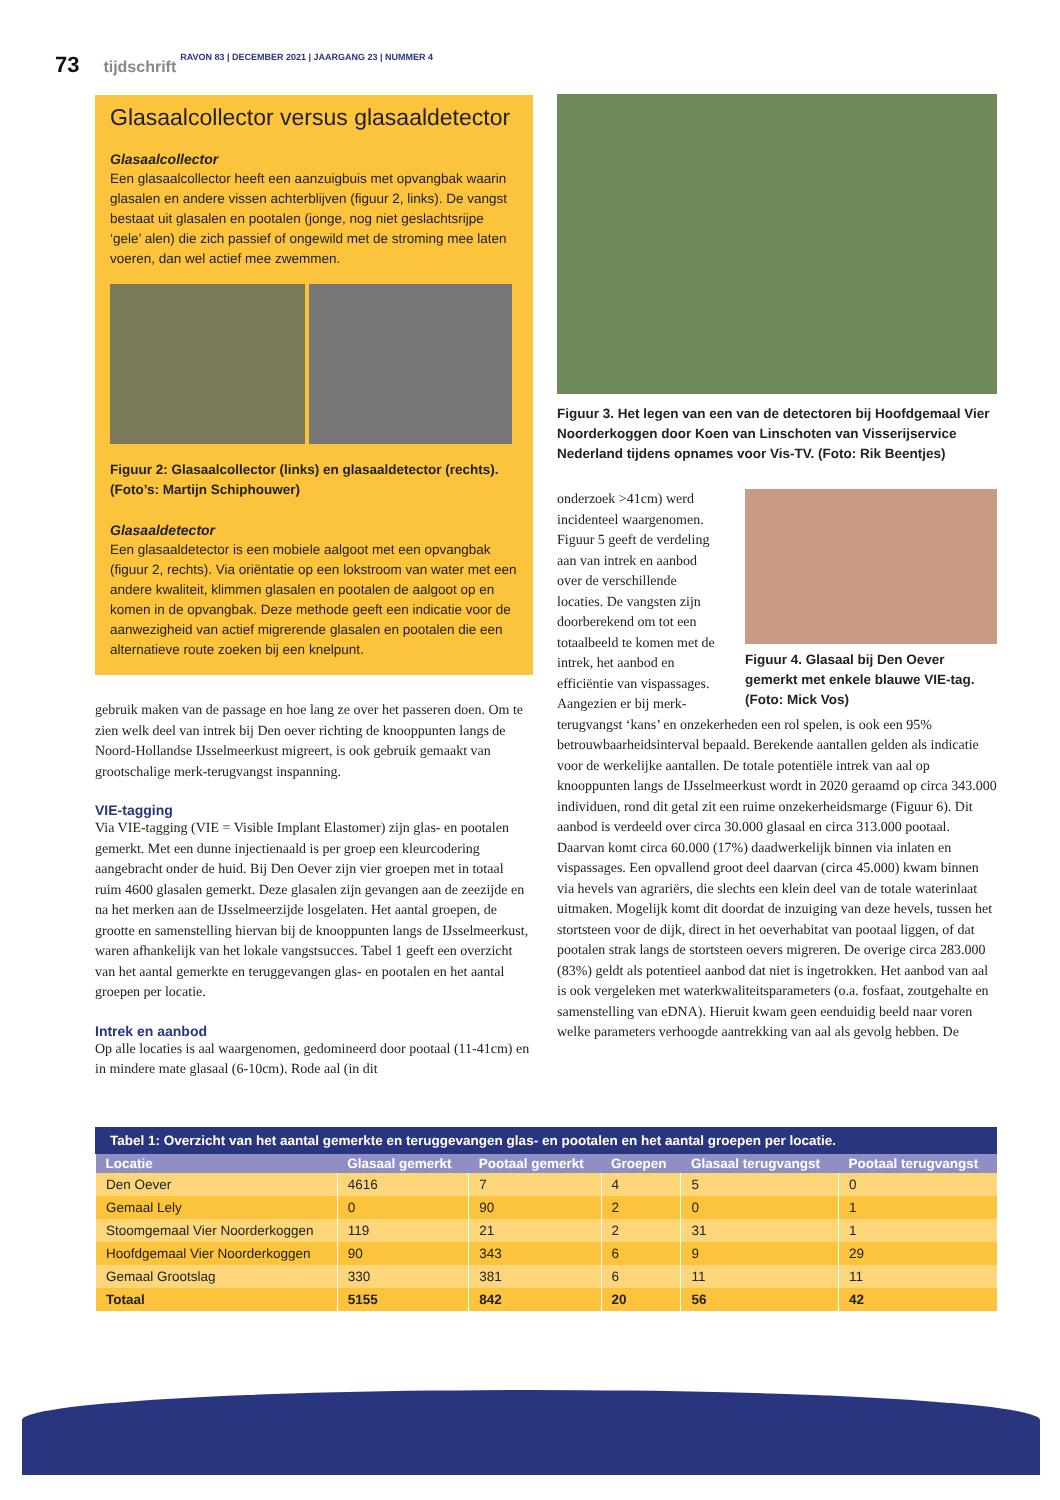73 tijdschrift RAVON 83 | DECEMBER 2021 | JAARGANG 23 | NUMMER 4
Glasaalcollector versus glasaaldetector
Glasaalcollector
Een glasaalcollector heeft een aanzuigbuis met opvangbak waarin glasalen en andere vissen achterblijven (figuur 2, links). De vangst bestaat uit glasalen en pootalen (jonge, nog niet geslachtsrijpe ‘gele’ alen) die zich passief of ongewild met de stroming mee laten voeren, dan wel actief mee zwemmen.
Figuur 2: Glasaalcollector (links) en glasaaldetector (rechts). (Foto’s: Martijn Schiphouwer)
Glasaaldetector
Een glasaaldetector is een mobiele aalgoot met een opvangbak (figuur 2, rechts). Via oriëntatie op een lokstroom van water met een andere kwaliteit, klimmen glasalen en pootalen de aalgoot op en komen in de opvangbak. Deze methode geeft een indicatie voor de aanwezigheid van actief migrerende glasalen en pootalen die een alternatieve route zoeken bij een knelpunt.
gebruik maken van de passage en hoe lang ze over het passeren doen. Om te zien welk deel van intrek bij Den oever richting de knooppunten langs de Noord-Hollandse IJsselmeerkust migreert, is ook gebruik gemaakt van grootschalige merk-terugvangst inspanning.
VIE-tagging
Via VIE-tagging (VIE = Visible Implant Elastomer) zijn glas- en pootalen gemerkt. Met een dunne injectienaald is per groep een kleurcodering aangebracht onder de huid. Bij Den Oever zijn vier groepen met in totaal ruim 4600 glasalen gemerkt. Deze glasalen zijn gevangen aan de zeezijde en na het merken aan de IJsselmeerzijde losgelaten. Het aantal groepen, de grootte en samenstelling hiervan bij de knooppunten langs de IJsselmeerkust, waren afhankelijk van het lokale vangstsucces. Tabel 1 geeft een overzicht van het aantal gemerkte en teruggevangen glas- en pootalen en het aantal groepen per locatie.
Intrek en aanbod
Op alle locaties is aal waargenomen, gedomineerd door pootaal (11-41cm) en in mindere mate glasaal (6-10cm). Rode aal (in dit
Figuur 3. Het legen van een van de detectoren bij Hoofdgemaal Vier Noorderkoggen door Koen van Linschoten van Visserijservice Nederland tijdens opnames voor Vis-TV. (Foto: Rik Beentjes)
Figuur 4. Glasaal bij Den Oever gemerkt met enkele blauwe VIE-tag. (Foto: Mick Vos)
onderzoek >41cm) werd incidenteel waargenomen. Figuur 5 geeft de verdeling aan van intrek en aanbod over de verschillende locaties. De vangsten zijn doorberekend om tot een totaalbeeld te komen met de intrek, het aanbod en efficiëntie van vispassages. Aangezien er bij merk-terugvangst ‘kans’ en onzekerheden een rol spelen, is ook een 95% betrouwbaarheidsinterval bepaald. Berekende aantallen gelden als indicatie voor de werkelijke aantallen. De totale potentiële intrek van aal op knooppunten langs de IJsselmeerkust wordt in 2020 geraamd op circa 343.000 individuen, rond dit getal zit een ruime onzekerheidsmarge (Figuur 6). Dit aanbod is verdeeld over circa 30.000 glasaal en circa 313.000 pootaal. Daarvan komt circa 60.000 (17%) daadwerkelijk binnen via inlaten en vispassages. Een opvallend groot deel daarvan (circa 45.000) kwam binnen via hevels van agrariërs, die slechts een klein deel van de totale waterinlaat uitmaken. Mogelijk komt dit doordat de inzuiging van deze hevels, tussen het stortsteen voor de dijk, direct in het oeverhabitat van pootaal liggen, of dat pootalen strak langs de stortsteen oevers migreren. De overige circa 283.000 (83%) geldt als potentieel aanbod dat niet is ingetrokken. Het aanbod van aal is ook vergeleken met waterkwaliteitsparameters (o.a. fosfaat, zoutgehalte en samenstelling van eDNA). Hieruit kwam geen eenduidig beeld naar voren welke parameters verhoogde aantrekking van aal als gevolg hebben. De
Tabel 1: Overzicht van het aantal gemerkte en teruggevangen glas- en pootalen en het aantal groepen per locatie.
| Locatie | Glasaal gemerkt | Pootaal gemerkt | Groepen | Glasaal terugvangst | Pootaal terugvangst |
| --- | --- | --- | --- | --- | --- |
| Den Oever | 4616 | 7 | 4 | 5 | 0 |
| Gemaal Lely | 0 | 90 | 2 | 0 | 1 |
| Stoomgemaal Vier Noorderkoggen | 119 | 21 | 2 | 31 | 1 |
| Hoofdgemaal Vier Noorderkoggen | 90 | 343 | 6 | 9 | 29 |
| Gemaal Grootslag | 330 | 381 | 6 | 11 | 11 |
| Totaal | 5155 | 842 | 20 | 56 | 42 |